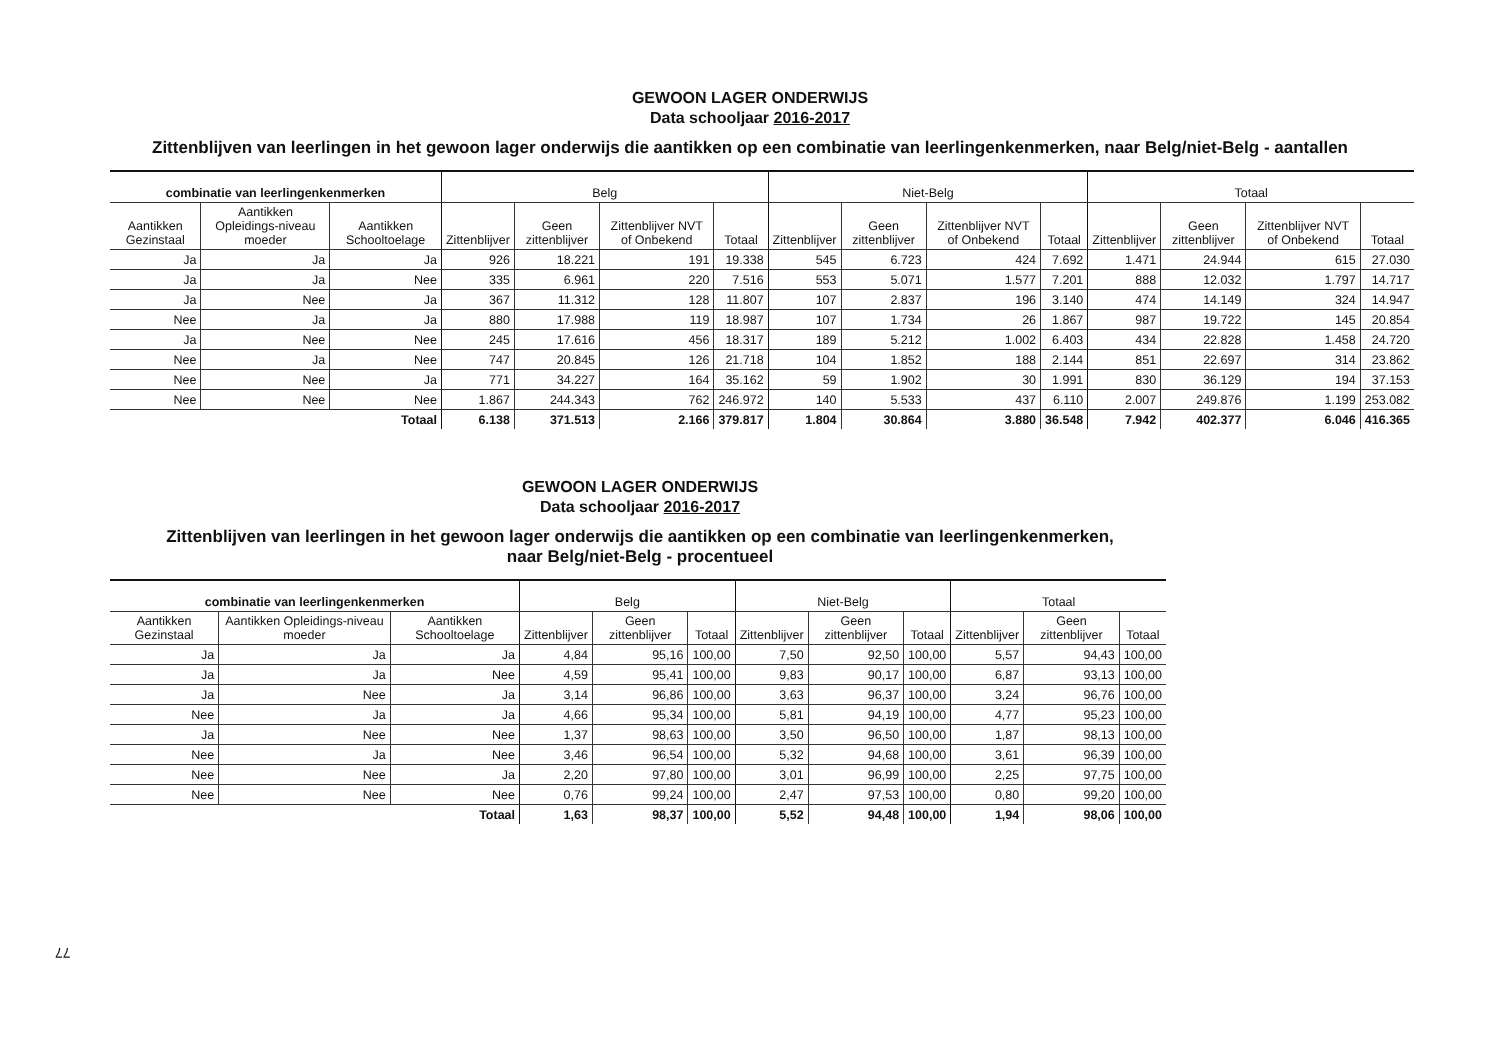GEWOON LAGER ONDERWIJS
Data schooljaar 2016-2017
Zittenblijven van leerlingen in het gewoon lager onderwijs die aantikken op een combinatie van leerlingenkenmerken, naar Belg/niet-Belg - aantallen
| combinatie van leerlingenkenmerken | | | Belg | | | | Niet-Belg | | | | Totaal | | | |
| --- | --- | --- | --- | --- | --- | --- | --- | --- | --- | --- | --- | --- | --- | --- |
| Aantikken Gezinstaal | Aantikken Opleidings-niveau moeder | Aantikken Schooltoelage | Zittenblijver | Geen zittenblijver | Zittenblijver NVT of Onbekend | Totaal | Zittenblijver | Geen zittenblijver | Zittenblijver NVT of Onbekend | Totaal | Zittenblijver | Geen zittenblijver | Zittenblijver NVT of Onbekend | Totaal |
| Ja | Ja | Ja | 926 | 18.221 | 191 | 19.338 | 545 | 6.723 | 424 | 7.692 | 1.471 | 24.944 | 615 | 27.030 |
| Ja | Ja | Nee | 335 | 6.961 | 220 | 7.516 | 553 | 5.071 | 1.577 | 7.201 | 888 | 12.032 | 1.797 | 14.717 |
| Ja | Nee | Ja | 367 | 11.312 | 128 | 11.807 | 107 | 2.837 | 196 | 3.140 | 474 | 14.149 | 324 | 14.947 |
| Nee | Ja | Ja | 880 | 17.988 | 119 | 18.987 | 107 | 1.734 | 26 | 1.867 | 987 | 19.722 | 145 | 20.854 |
| Ja | Nee | Nee | 245 | 17.616 | 456 | 18.317 | 189 | 5.212 | 1.002 | 6.403 | 434 | 22.828 | 1.458 | 24.720 |
| Nee | Ja | Nee | 747 | 20.845 | 126 | 21.718 | 104 | 1.852 | 188 | 2.144 | 851 | 22.697 | 314 | 23.862 |
| Nee | Nee | Ja | 771 | 34.227 | 164 | 35.162 | 59 | 1.902 | 30 | 1.991 | 830 | 36.129 | 194 | 37.153 |
| Nee | Nee | Nee | 1.867 | 244.343 | 762 | 246.972 | 140 | 5.533 | 437 | 6.110 | 2.007 | 249.876 | 1.199 | 253.082 |
| Totaal | | | 6.138 | 371.513 | 2.166 | 379.817 | 1.804 | 30.864 | 3.880 | 36.548 | 7.942 | 402.377 | 6.046 | 416.365 |
GEWOON LAGER ONDERWIJS
Data schooljaar 2016-2017
Zittenblijven van leerlingen in het gewoon lager onderwijs die aantikken op een combinatie van leerlingenkenmerken,
naar Belg/niet-Belg - procentueel
| combinatie van leerlingenkenmerken | | | Belg | | | Niet-Belg | | | Totaal | | |
| --- | --- | --- | --- | --- | --- | --- | --- | --- | --- | --- | --- |
| Aantikken Gezinstaal | Aantikken Opleidings-niveau moeder | Aantikken Schooltoelage | Zittenblijver | Geen zittenblijver | Totaal | Zittenblijver | Geen zittenblijver | Totaal | Zittenblijver | Geen zittenblijver | Totaal |
| Ja | Ja | Ja | 4,84 | 95,16 | 100,00 | 7,50 | 92,50 | 100,00 | 5,57 | 94,43 | 100,00 |
| Ja | Ja | Nee | 4,59 | 95,41 | 100,00 | 9,83 | 90,17 | 100,00 | 6,87 | 93,13 | 100,00 |
| Ja | Nee | Ja | 3,14 | 96,86 | 100,00 | 3,63 | 96,37 | 100,00 | 3,24 | 96,76 | 100,00 |
| Nee | Ja | Ja | 4,66 | 95,34 | 100,00 | 5,81 | 94,19 | 100,00 | 4,77 | 95,23 | 100,00 |
| Ja | Nee | Nee | 1,37 | 98,63 | 100,00 | 3,50 | 96,50 | 100,00 | 1,87 | 98,13 | 100,00 |
| Nee | Ja | Nee | 3,46 | 96,54 | 100,00 | 5,32 | 94,68 | 100,00 | 3,61 | 96,39 | 100,00 |
| Nee | Nee | Ja | 2,20 | 97,80 | 100,00 | 3,01 | 96,99 | 100,00 | 2,25 | 97,75 | 100,00 |
| Nee | Nee | Nee | 0,76 | 99,24 | 100,00 | 2,47 | 97,53 | 100,00 | 0,80 | 99,20 | 100,00 |
| Totaal | | | 1,63 | 98,37 | 100,00 | 5,52 | 94,48 | 100,00 | 1,94 | 98,06 | 100,00 |
77